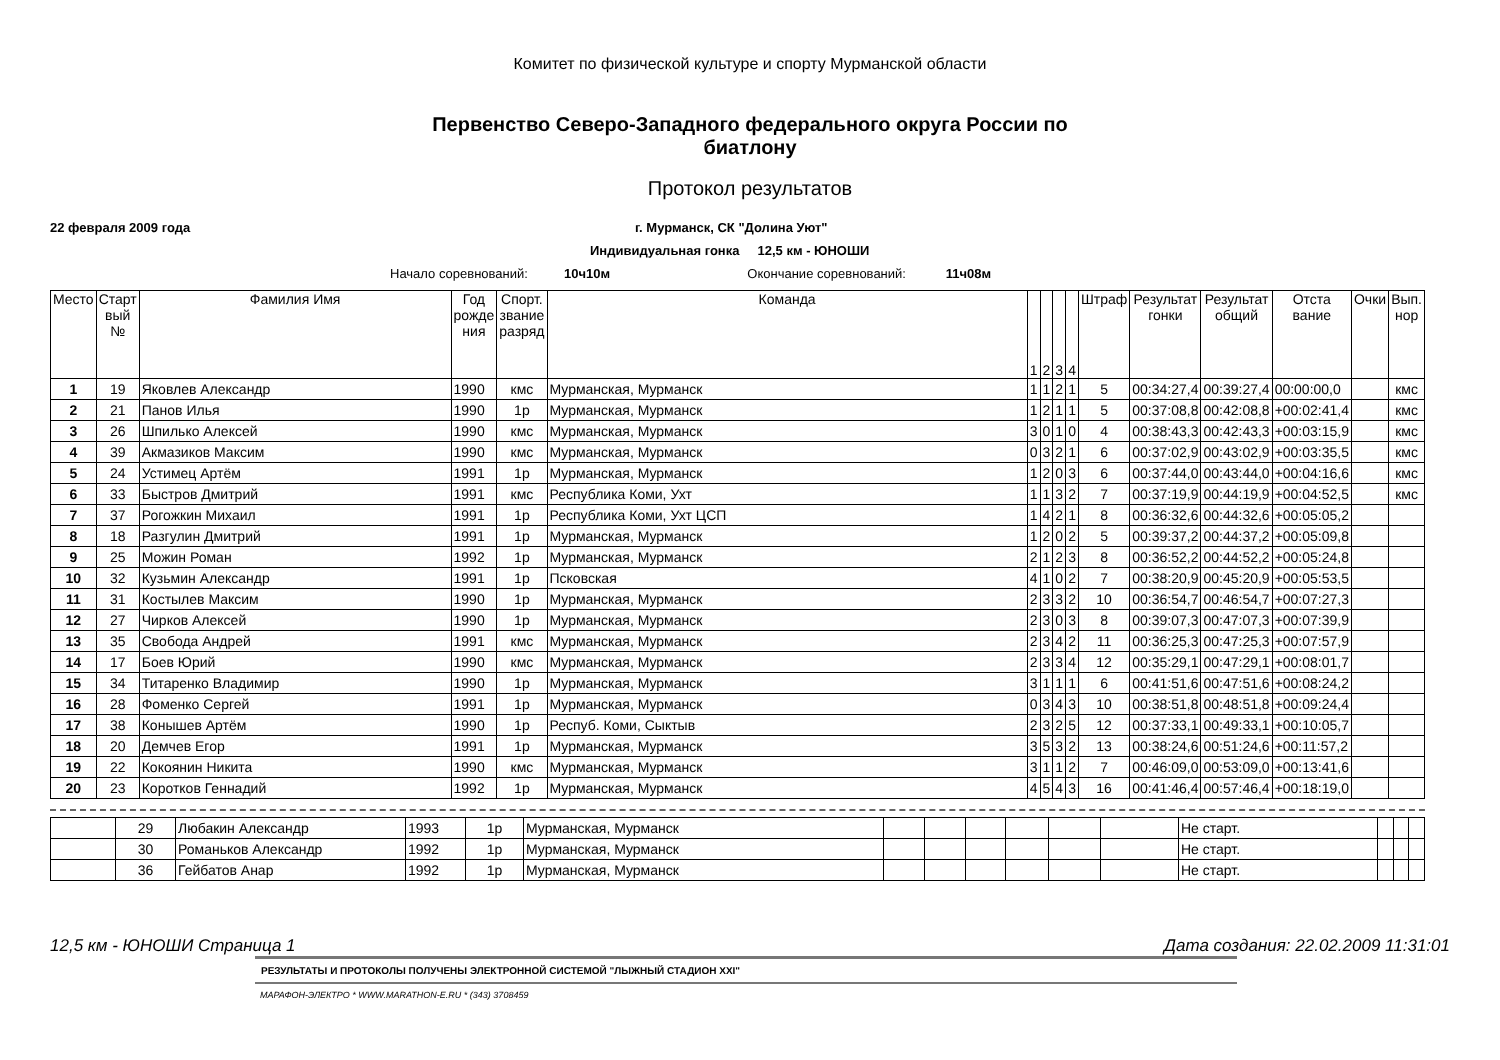Комитет по физической культуре и спорту Мурманской области
Первенство Северо-Западного федерального округа России по биатлону
Протокол результатов
22 февраля 2009 года г. Мурманск, СК "Долина Уют"
Индивидуальная гонка 12,5 км - ЮНОШИ
Начало соревнований: 10ч10м Окончание соревнований: 11ч08м
| Место | Старт вый № | Фамилия Имя | Год рожде ния | Спорт. звание разряд | Команда | 1 | 2 | 3 | 4 | Штраф | Результат гонки | Результат общий | Отста вание | Очки | Вып. нор |
| --- | --- | --- | --- | --- | --- | --- | --- | --- | --- | --- | --- | --- | --- | --- | --- |
| 1 | 19 | Яковлев Александр | 1990 | кмс | Мурманская, Мурманск | 1 | 1 | 2 | 1 | 5 | 00:34:27,4 | 00:39:27,4 | 00:00:00,0 | | кмс |
| 2 | 21 | Панов Илья | 1990 | 1р | Мурманская, Мурманск | 1 | 2 | 1 | 1 | 5 | 00:37:08,8 | 00:42:08,8 | +00:02:41,4 | | кмс |
| 3 | 26 | Шпилько Алексей | 1990 | кмс | Мурманская, Мурманск | 3 | 0 | 1 | 0 | 4 | 00:38:43,3 | 00:42:43,3 | +00:03:15,9 | | кмс |
| 4 | 39 | Акмазиков Максим | 1990 | кмс | Мурманская, Мурманск | 0 | 3 | 2 | 1 | 6 | 00:37:02,9 | 00:43:02,9 | +00:03:35,5 | | кмс |
| 5 | 24 | Устимец Артём | 1991 | 1р | Мурманская, Мурманск | 1 | 2 | 0 | 3 | 6 | 00:37:44,0 | 00:43:44,0 | +00:04:16,6 | | кмс |
| 6 | 33 | Быстров Дмитрий | 1991 | кмс | Республика Коми, Ухт | 1 | 1 | 3 | 2 | 7 | 00:37:19,9 | 00:44:19,9 | +00:04:52,5 | | кмс |
| 7 | 37 | Рогожкин Михаил | 1991 | 1р | Республика Коми, Ухт ЦСП | 1 | 4 | 2 | 1 | 8 | 00:36:32,6 | 00:44:32,6 | +00:05:05,2 | | |
| 8 | 18 | Разгулин Дмитрий | 1991 | 1р | Мурманская, Мурманск | 1 | 2 | 0 | 2 | 5 | 00:39:37,2 | 00:44:37,2 | +00:05:09,8 | | |
| 9 | 25 | Можин Роман | 1992 | 1р | Мурманская, Мурманск | 2 | 1 | 2 | 3 | 8 | 00:36:52,2 | 00:44:52,2 | +00:05:24,8 | | |
| 10 | 32 | Кузьмин Александр | 1991 | 1р | Псковская | 4 | 1 | 0 | 2 | 7 | 00:38:20,9 | 00:45:20,9 | +00:05:53,5 | | |
| 11 | 31 | Костылев Максим | 1990 | 1р | Мурманская, Мурманск | 2 | 3 | 3 | 2 | 10 | 00:36:54,7 | 00:46:54,7 | +00:07:27,3 | | |
| 12 | 27 | Чирков Алексей | 1990 | 1р | Мурманская, Мурманск | 2 | 3 | 0 | 3 | 8 | 00:39:07,3 | 00:47:07,3 | +00:07:39,9 | | |
| 13 | 35 | Свобода Андрей | 1991 | кмс | Мурманская, Мурманск | 2 | 3 | 4 | 2 | 11 | 00:36:25,3 | 00:47:25,3 | +00:07:57,9 | | |
| 14 | 17 | Боев Юрий | 1990 | кмс | Мурманская, Мурманск | 2 | 3 | 3 | 4 | 12 | 00:35:29,1 | 00:47:29,1 | +00:08:01,7 | | |
| 15 | 34 | Титаренко Владимир | 1990 | 1р | Мурманская, Мурманск | 3 | 1 | 1 | 1 | 6 | 00:41:51,6 | 00:47:51,6 | +00:08:24,2 | | |
| 16 | 28 | Фоменко Сергей | 1991 | 1р | Мурманская, Мурманск | 0 | 3 | 4 | 3 | 10 | 00:38:51,8 | 00:48:51,8 | +00:09:24,4 | | |
| 17 | 38 | Конышев Артём | 1990 | 1р | Респуб. Коми, Сыктыв | 2 | 3 | 2 | 5 | 12 | 00:37:33,1 | 00:49:33,1 | +00:10:05,7 | | |
| 18 | 20 | Демчев Егор | 1991 | 1р | Мурманская, Мурманск | 3 | 5 | 3 | 2 | 13 | 00:38:24,6 | 00:51:24,6 | +00:11:57,2 | | |
| 19 | 22 | Кокоянин Никита | 1990 | кмс | Мурманская, Мурманск | 3 | 1 | 1 | 2 | 7 | 00:46:09,0 | 00:53:09,0 | +00:13:41,6 | | |
| 20 | 23 | Коротков Геннадий | 1992 | 1р | Мурманская, Мурманск | 4 | 5 | 4 | 3 | 16 | 00:41:46,4 | 00:57:46,4 | +00:18:19,0 | | |
| | 29 | Любакин Александр | 1993 | 1р | Мурманская, Мурманск | | | | | | | Не старт. | | | |
| | 30 | Романьков Александр | 1992 | 1р | Мурманская, Мурманск | | | | | | | Не старт. | | | |
| | 36 | Гейбатов Анар | 1992 | 1р | Мурманская, Мурманск | | | | | | | Не старт. | | | |
12,5 км - ЮНОШИ Страница 1 Дата создания: 22.02.2009 11:31:01
РЕЗУЛЬТАТЫ И ПРОТОКОЛЫ ПОЛУЧЕНЫ ЭЛЕКТРОННОЙ СИСТЕМОЙ "ЛЫЖНЫЙ СТАДИОН XXI"
МАРАФОН-ЭЛЕКТРО * WWW.MARATHON-E.RU * (343) 3708459